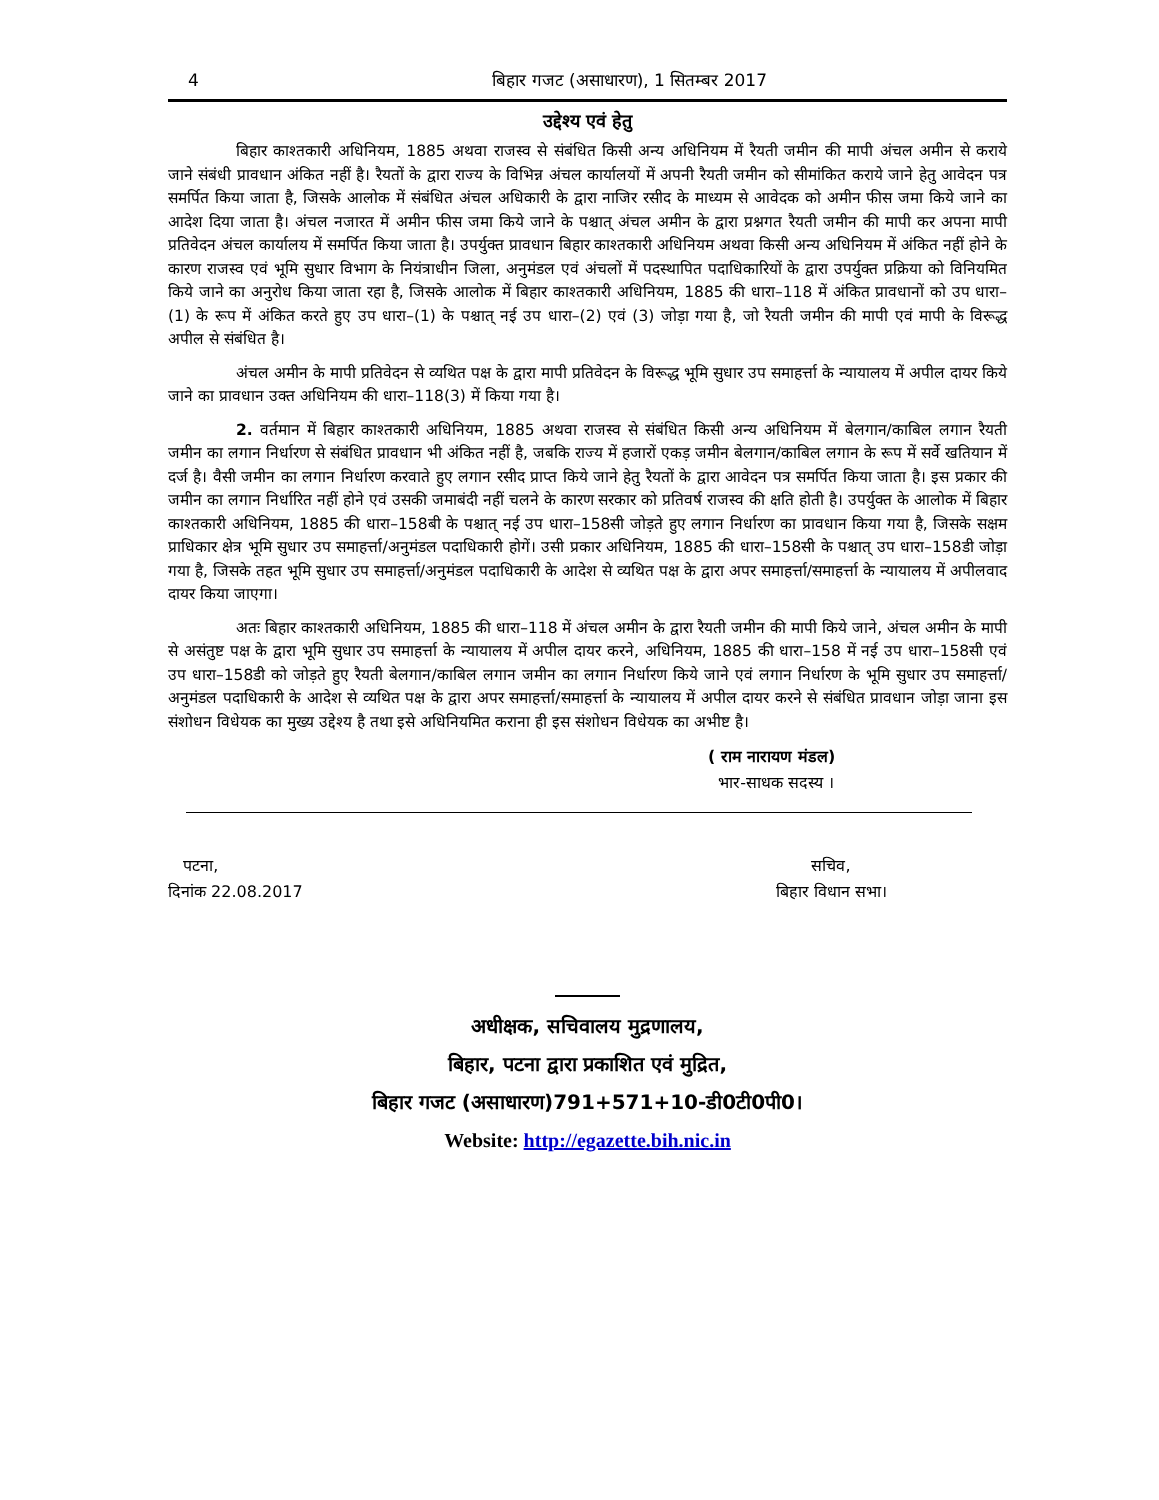4 बिहार गजट (असाधारण), 1 सितम्बर 2017
उद्देश्य एवं हेतु
बिहार काश्तकारी अधिनियम, 1885 अथवा राजस्व से संबंधित किसी अन्य अधिनियम में रैयती जमीन की मापी अंचल अमीन से कराये जाने संबंधी प्रावधान अंकित नहीं है। रैयतों के द्वारा राज्य के विभिन्न अंचल कार्यालयों में अपनी रैयती जमीन को सीमांकित कराये जाने हेतु आवेदन पत्र समर्पित किया जाता है, जिसके आलोक में संबंधित अंचल अधिकारी के द्वारा नाजिर रसीद के माध्यम से आवेदक को अमीन फीस जमा किये जाने का आदेश दिया जाता है। अंचल नजारत में अमीन फीस जमा किये जाने के पश्चात् अंचल अमीन के द्वारा प्रश्नगत रैयती जमीन की मापी कर अपना मापी प्रतिवेदन अंचल कार्यालय में समर्पित किया जाता है। उपर्युक्त प्रावधान बिहार काश्तकारी अधिनियम अथवा किसी अन्य अधिनियम में अंकित नहीं होने के कारण राजस्व एवं भूमि सुधार विभाग के नियंत्राधीन जिला, अनुमंडल एवं अंचलों में पदस्थापित पदाधिकारियों के द्वारा उपर्युक्त प्रक्रिया को विनियमित किये जाने का अनुरोध किया जाता रहा है, जिसके आलोक में बिहार काश्तकारी अधिनियम, 1885 की धारा–118 में अंकित प्रावधानों को उप धारा–(1) के रूप में अंकित करते हुए उप धारा–(1) के पश्चात् नई उप धारा–(2) एवं (3) जोड़ा गया है, जो रैयती जमीन की मापी एवं मापी के विरूद्ध अपील से संबंधित है।
अंचल अमीन के मापी प्रतिवेदन से व्यथित पक्ष के द्वारा मापी प्रतिवेदन के विरूद्ध भूमि सुधार उप समाहर्त्ता के न्यायालय में अपील दायर किये जाने का प्रावधान उक्त अधिनियम की धारा–118(3) में किया गया है।
2. वर्तमान में बिहार काश्तकारी अधिनियम, 1885 अथवा राजस्व से संबंधित किसी अन्य अधिनियम में बेलगान/काबिल लगान रैयती जमीन का लगान निर्धारण से संबंधित प्रावधान भी अंकित नहीं है, जबकि राज्य में हजारों एकड़ जमीन बेलगान/काबिल लगान के रूप में सर्वे खतियान में दर्ज है। वैसी जमीन का लगान निर्धारण करवाते हुए लगान रसीद प्राप्त किये जाने हेतु रैयतों के द्वारा आवेदन पत्र समर्पित किया जाता है। इस प्रकार की जमीन का लगान निर्धारित नहीं होने एवं उसकी जमाबंदी नहीं चलने के कारण सरकार को प्रतिवर्ष राजस्व की क्षति होती है। उपर्युक्त के आलोक में बिहार काश्तकारी अधिनियम, 1885 की धारा–158बी के पश्चात् नई उप धारा–158सी जोड़ते हुए लगान निर्धारण का प्रावधान किया गया है, जिसके सक्षम प्राधिकार क्षेत्र भूमि सुधार उप समाहर्त्ता/अनुमंडल पदाधिकारी होगें। उसी प्रकार अधिनियम, 1885 की धारा–158सी के पश्चात् उप धारा–158डी जोड़ा गया है, जिसके तहत भूमि सुधार उप समाहर्त्ता/अनुमंडल पदाधिकारी के आदेश से व्यथित पक्ष के द्वारा अपर समाहर्त्ता/समाहर्त्ता के न्यायालय में अपीलवाद दायर किया जाएगा।
अतः बिहार काश्तकारी अधिनियम, 1885 की धारा–118 में अंचल अमीन के द्वारा रैयती जमीन की मापी किये जाने, अंचल अमीन के मापी से असंतुष्ट पक्ष के द्वारा भूमि सुधार उप समाहर्त्ता के न्यायालय में अपील दायर करने, अधिनियम, 1885 की धारा–158 में नई उप धारा–158सी एवं उप धारा–158डी को जोड़ते हुए रैयती बेलगान/काबिल लगान जमीन का लगान निर्धारण किये जाने एवं लगान निर्धारण के भूमि सुधार उप समाहर्त्ता/अनुमंडल पदाधिकारी के आदेश से व्यथित पक्ष के द्वारा अपर समाहर्त्ता/समाहर्त्ता के न्यायालय में अपील दायर करने से संबंधित प्रावधान जोड़ा जाना इस संशोधन विधेयक का मुख्य उद्देश्य है तथा इसे अधिनियमित कराना ही इस संशोधन विधेयक का अभीष्ट है।
( राम नारायण मंडल)
भार-साधक सदस्य ।
पटना,
दिनांक 22.08.2017
सचिव,
बिहार विधान सभा।
अधीक्षक, सचिवालय मुद्रणालय,
बिहार, पटना द्वारा प्रकाशित एवं मुद्रित,
बिहार गजट (असाधारण)791+571+10-डी0टी0पी0।
Website: http://egazette.bih.nic.in